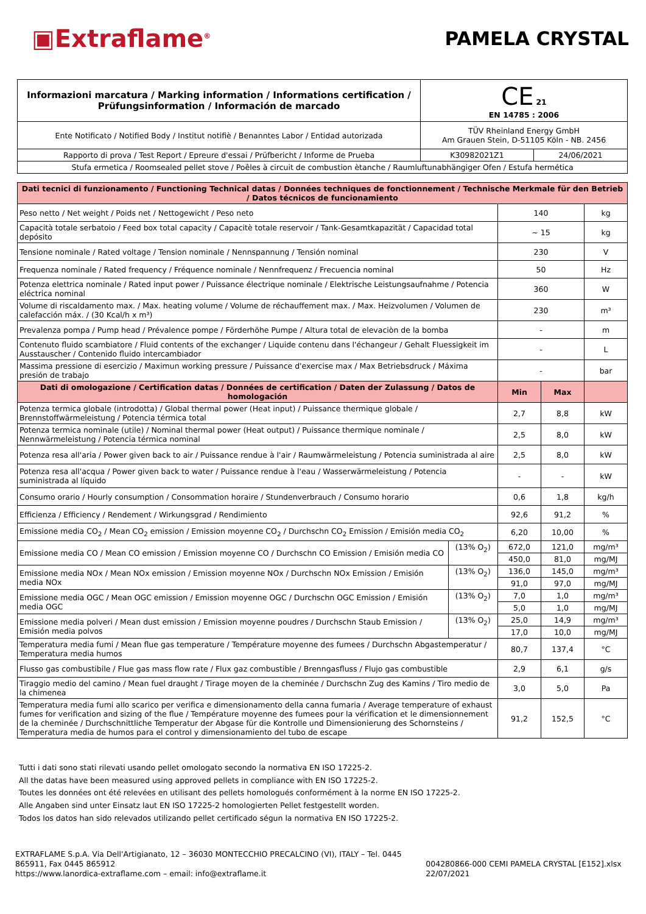▣Extraflame<sup>®</sup>
PAMELA CRYSTAL
| Informazioni marcatura / Marking information / Informations certification / Prüfungsinformation / Información de marcado | CE 21 EN 14785 : 2006 | |
| Ente Notificato / Notified Body / Institut notifiè / Benanntes Labor / Entidad autorizada | TÜV Rheinland Energy GmbH Am Grauen Stein, D-51105 Köln - NB. 2456 | |
| Rapporto di prova / Test Report / Epreure d'essai / Prüfbericht / Informe de Prueba | K30982021Z1 | 24/06/2021 |
| Stufa ermetica / Roomsealed pellet stove / Poêles à circuit de combustion ètanche / Raumluftunabhängiger Ofen / Estufa hermética | | |
| Dati tecnici di funzionamento / Functioning Technical datas / Données techniques de fonctionnement / Technische Merkmale für den Betrieb / Datos técnicos de funcionamiento | | | | |
| Peso netto / Net weight / Poids net / Nettogewicht / Peso neto | | 140 | | kg |
| Capacità totale serbatoio / Feed box total capacity / Capacitè totale reservoir / Tank-Gesamtkapazität / Capacidad total depósito | | ~ 15 | | kg |
| Tensione nominale / Rated voltage / Tension nominale / Nennspannung / Tensión nominal | | 230 | | V |
| Frequenza nominale / Rated frequency / Fréquence nominale / Nennfrequenz / Frecuencia nominal | | 50 | | Hz |
| Potenza elettrica nominale / Rated input power / Puissance électrique nominale / Elektrische Leistungsaufnahme / Potencia eléctrica nominal | | 360 | | W |
| Volume di riscaldamento max. / Max. heating volume / Volume de réchauffement max. / Max. Heizvolumen / Volumen de calefacción máx. / (30 Kcal/h x m³) | | 230 | | m³ |
| Prevalenza pompa / Pump head / Prévalence pompe / Förderhöhe Pumpe / Altura total de elevaciòn de la bomba | | - | | m |
| Contenuto fluido scambiatore / Fluid contents of the exchanger / Liquide contenu dans l'échangeur / Gehalt Fluessigkeit im Ausstauscher / Contenido fluido intercambiador | | - | | L |
| Massima pressione di esercizio / Maximun working pressure / Puissance d'exercise max / Max Betriebsdruck / Máxima presión de trabajo | | - | | bar |
| Dati di omologazione / Certification datas / Données de certification / Daten der Zulassung / Datos de homologación | | Min | Max | |
| Potenza termica globale (introdotta) / Global thermal power (Heat input) / Puissance thermique globale / Brennstoffwärmeleistung / Potencia térmica total | | 2,7 | 8,8 | kW |
| Potenza termica nominale (utile) / Nominal thermal power (Heat output) / Puissance thermique nominale / Nennwärmeleistung / Potencia térmica nominal | | 2,5 | 8,0 | kW |
| Potenza resa all'aria / Power given back to air / Puissance rendue à l'air / Raumwärmeleistung / Potencia suministrada al aire | | 2,5 | 8,0 | kW |
| Potenza resa all'acqua / Power given back to water / Puissance rendue à l'eau / Wasserwärmeleistung / Potencia suministrada al líquido | | - | - | kW |
| Consumo orario / Hourly consumption / Consommation horaire / Stundenverbrauch / Consumo horario | | 0,6 | 1,8 | kg/h |
| Efficienza / Efficiency / Rendement / Wirkungsgrad / Rendimiento | | 92,6 | 91,2 | % |
| Emissione media CO<sub>2</sub> / Mean CO<sub>2</sub> emission / Emission moyenne CO<sub>2</sub> / Durchschn CO<sub>2</sub> Emission / Emisión media CO<sub>2</sub> | | 6,20 | 10,00 | % |
| Emissione media CO / Mean CO emission / Emission moyenne CO / Durchschn CO Emission / Emisión media CO | (13% O<sub>2</sub>) | 672,0 | 121,0 | mg/m³ |
| | | 450,0 | 81,0 | mg/MJ |
| Emissione media NOx / Mean NOx emission / Emission moyenne NOx / Durchschn NOx Emission / Emisión media NOx | (13% O<sub>2</sub>) | 136,0 | 145,0 | mg/m³ |
| | | 91,0 | 97,0 | mg/MJ |
| Emissione media OGC / Mean OGC emission / Emission moyenne OGC / Durchschn OGC Emission / Emisión media OGC | (13% O<sub>2</sub>) | 7,0 | 1,0 | mg/m³ |
| | | 5,0 | 1,0 | mg/MJ |
| Emissione media polveri / Mean dust emission / Emission moyenne poudres / Durchschn Staub Emission / Emisión media polvos | (13% O<sub>2</sub>) | 25,0 | 14,9 | mg/m³ |
| | | 17,0 | 10,0 | mg/MJ |
| Temperatura media fumi / Mean flue gas temperature / Température moyenne des fumees / Durchschn Abgastemperatur / Temperatura media humos | | 80,7 | 137,4 | °C |
| Flusso gas combustibile / Flue gas mass flow rate / Flux gaz combustible / Brenngasfluss / Flujo gas combustible | | 2,9 | 6,1 | g/s |
| Tiraggio medio del camino / Mean fuel draught / Tirage moyen de la cheminée / Durchschn Zug des Kamins / Tiro medio de la chimenea | | 3,0 | 5,0 | Pa |
| Temperatura media fumi allo scarico per verifica e dimensionamento della canna fumaria / Average temperature of exhaust fumes for verification and sizing of the flue / Température moyenne des fumees pour la vérification et le dimensionnement de la cheminée / Durchschnittliche Temperatur der Abgase für die Kontrolle und Dimensionierung des Schornsteins / Temperatura media de humos para el control y dimensionamiento del tubo de escape | | 91,2 | 152,5 | °C |
Tutti i dati sono stati rilevati usando pellet omologato secondo la normativa EN ISO 17225-2.
All the datas have been measured using approved pellets in compliance with EN ISO 17225-2.
Toutes les données ont été relevées en utilisant des pellets homologués conformément à la norme EN ISO 17225-2.
Alle Angaben sind unter Einsatz laut EN ISO 17225-2 homologierten Pellet festgestellt worden.
Todos los datos han sido relevados utilizando pellet certificado ségun la normativa EN ISO 17225-2.
EXTRAFLAME S.p.A. Via Dell'Artigianato, 12 – 36030 MONTECCHIO PRECALCINO (VI), ITALY – Tel. 0445 865911, Fax 0445 865912
https://www.lanordica-extraflame.com – email: info@extraflame.it
004280866-000 CEMI PAMELA CRYSTAL [E152].xlsx 22/07/2021